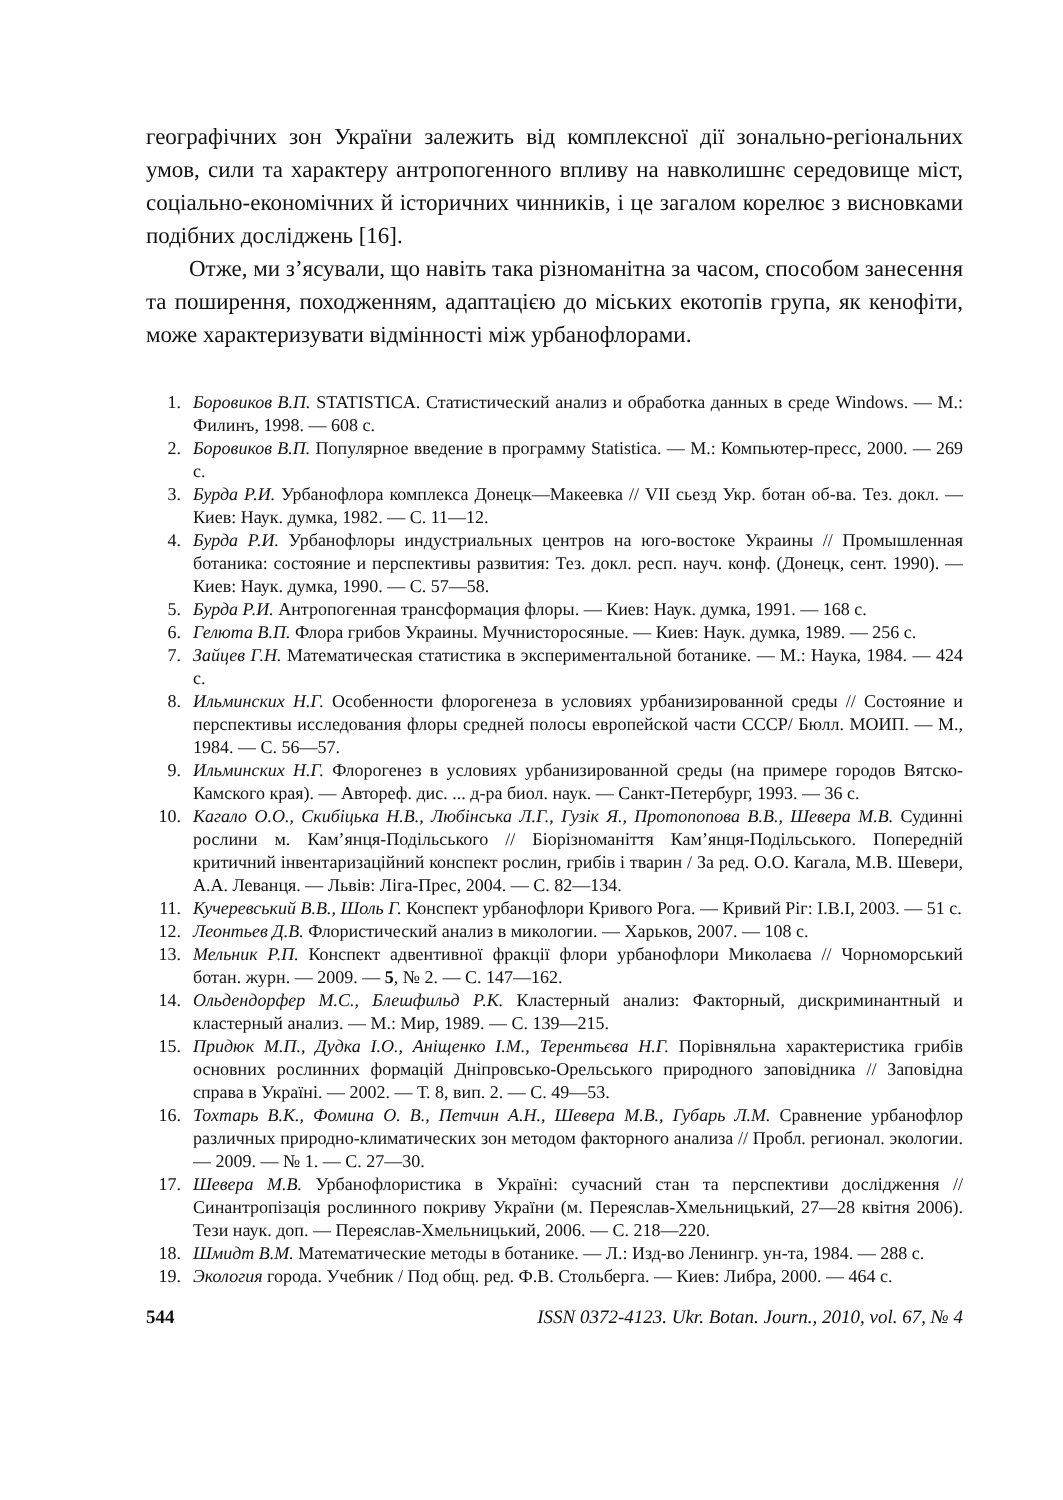географічних зон України залежить від комплексної дії зонально-регіональних умов, сили та характеру антропогенного впливу на навколишнє середовище міст, соціально-економічних й історичних чинників, і це загалом корелює з висновками подібних досліджень [16].
Отже, ми з’ясували, що навіть така різноманітна за часом, способом занесення та поширення, походженням, адаптацією до міських екотопів група, як кенофіти, може характеризувати відмінності між урбанофлорами.
1. Боровиков В.П. STATISTICA. Статистический анализ и обработка данных в среде Windows. — М.: Филинъ, 1998. — 608 с.
2. Боровиков В.П. Популярное введение в программу Statistica. — М.: Компьютер-пресс, 2000. — 269 с.
3. Бурда Р.И. Урбанофлора комплекса Донецк—Макеевка // VII сьезд Укр. ботан об-ва. Тез. докл. — Киев: Наук. думка, 1982. — С. 11—12.
4. Бурда Р.И. Урбанофлоры индустриальных центров на юго-востоке Украины // Промышленная ботаника: состояние и перспективы развития: Тез. докл. респ. науч. конф. (Донецк, сент. 1990). — Киев: Наук. думка, 1990. — С. 57—58.
5. Бурда Р.И. Антропогенная трансформация флоры. — Киев: Наук. думка, 1991. — 168 с.
6. Гелюта В.П. Флора грибов Украины. Мучнисторосяные. — Киев: Наук. думка, 1989. — 256 с.
7. Зайцев Г.Н. Математическая статистика в экспериментальной ботанике. — М.: Наука, 1984. — 424 с.
8. Ильминских Н.Г. Особенности флорогенеза в условиях урбанизированной среды // Состояние и перспективы исследования флоры средней полосы европейской части СССР/ Бюлл. МОИП. — М., 1984. — С. 56—57.
9. Ильминских Н.Г. Флорогенез в условиях урбанизированной среды (на примере городов Вятско-Камского края). — Автореф. дис. ... д-ра биол. наук. — Санкт-Петербург, 1993. — 36 с.
10. Кагало О.О., Скибіцька Н.В., Любінська Л.Г., Гузік Я., Протопопова В.В., Шевера М.В. Судинні рослини м. Кам’янця-Подільського // Біорізноманіття Кам’янця-Подільського. Попередній критичний інвентаризаційний конспект рослин, грибів і тварин / За ред. О.О. Кагала, М.В. Шевери, А.А. Леванця. — Львів: Ліга-Прес, 2004. — С. 82—134.
11. Кучеревський В.В., Шоль Г. Конспект урбанофлори Кривого Рога. — Кривий Ріг: І.В.І, 2003. — 51 с.
12. Леонтьев Д.В. Флористический анализ в микологии. — Харьков, 2007. — 108 с.
13. Мельник Р.П. Конспект адвентивної фракції флори урбанофлори Миколаєва // Чорноморський ботан. журн. — 2009. — 5, № 2. — С. 147—162.
14. Ольдендорфер М.С., Блешфильд Р.К. Кластерный анализ: Факторный, дискриминантный и кластерный анализ. — М.: Мир, 1989. — С. 139—215.
15. Придюк М.П., Дудка І.О., Аніщенко І.М., Терентьєва Н.Г. Порівняльна характеристика грибів основних рослинних формацій Дніпровсько-Орельського природного заповідника // Заповідна справа в Україні. — 2002. — Т. 8, вип. 2. — С. 49—53.
16. Тохтарь В.К., Фомина О. В., Петчин А.Н., Шевера М.В., Губарь Л.М. Сравнение урбанофлор различных природно-климатических зон методом факторного анализа // Пробл. регионал. экологии. — 2009. — № 1. — С. 27—30.
17. Шевера М.В. Урбанофлористика в Україні: сучасний стан та перспективи дослідження // Синантропізація рослинного покриву України (м. Переяслав-Хмельницький, 27—28 квітня 2006). Тези наук. доп. — Переяслав-Хмельницький, 2006. — С. 218—220.
18. Шмидт В.М. Математические методы в ботанике. — Л.: Изд-во Ленингр. ун-та, 1984. — 288 с.
19. Экология города. Учебник / Под общ. ред. Ф.В. Стольберга. — Киев: Либра, 2000. — 464 с.
544 ISSN 0372-4123. Ukr. Botan. Journ., 2010, vol. 67, № 4